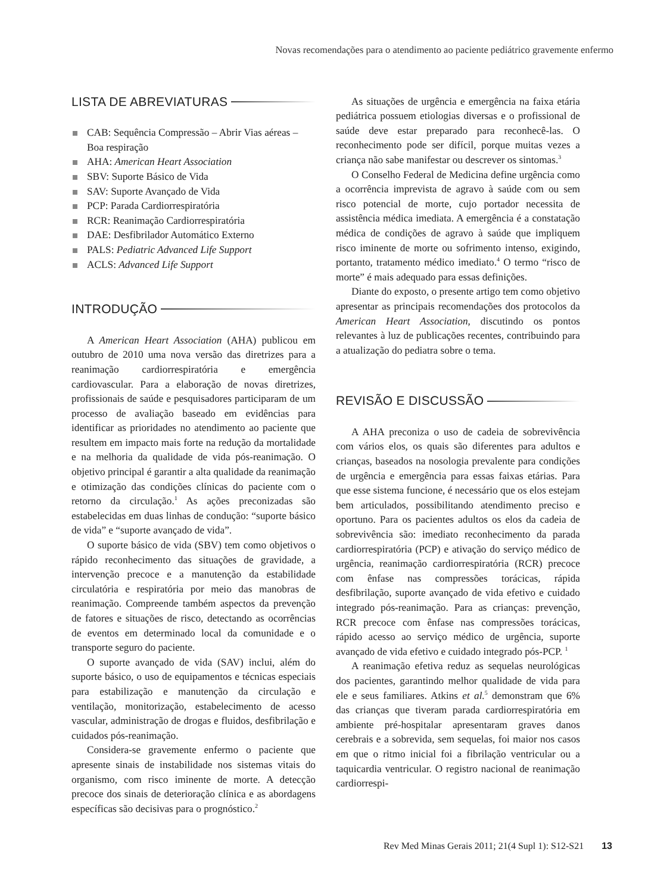Novas recomendações para o atendimento ao paciente pediátrico gravemente enfermo
LISTA DE ABREVIATURAS
CAB: Sequência Compressão – Abrir Vias aéreas – Boa respiração
AHA: American Heart Association
SBV: Suporte Básico de Vida
SAV: Suporte Avançado de Vida
PCP: Parada Cardiorrespiratória
RCR: Reanimação Cardiorrespiratória
DAE: Desfibrilador Automático Externo
PALS: Pediatric Advanced Life Support
ACLS: Advanced Life Support
INTRODUÇÃO
A American Heart Association (AHA) publicou em outubro de 2010 uma nova versão das diretrizes para a reanimação cardiorrespiratória e emergência cardiovascular. Para a elaboração de novas diretrizes, profissionais de saúde e pesquisadores participaram de um processo de avaliação baseado em evidências para identificar as prioridades no atendimento ao paciente que resultem em impacto mais forte na redução da mortalidade e na melhoria da qualidade de vida pós-reanimação. O objetivo principal é garantir a alta qualidade da reanimação e otimização das condições clínicas do paciente com o retorno da circulação.<sup>1</sup> As ações preconizadas são estabelecidas em duas linhas de condução: “suporte básico de vida” e “suporte avançado de vida”.
O suporte básico de vida (SBV) tem como objetivos o rápido reconhecimento das situações de gravidade, a intervenção precoce e a manutenção da estabilidade circulatória e respiratória por meio das manobras de reanimação. Compreende também aspectos da prevenção de fatores e situações de risco, detectando as ocorrências de eventos em determinado local da comunidade e o transporte seguro do paciente.
O suporte avançado de vida (SAV) inclui, além do suporte básico, o uso de equipamentos e técnicas especiais para estabilização e manutenção da circulação e ventilação, monitorização, estabelecimento de acesso vascular, administração de drogas e fluidos, desfibrilação e cuidados pós-reanimação.
Considera-se gravemente enfermo o paciente que apresente sinais de instabilidade nos sistemas vitais do organismo, com risco iminente de morte. A detecção precoce dos sinais de deterioração clínica e as abordagens específicas são decisivas para o prognóstico.<sup>2</sup>
As situações de urgência e emergência na faixa etária pediátrica possuem etiologias diversas e o profissional de saúde deve estar preparado para reconhecê-las. O reconhecimento pode ser difícil, porque muitas vezes a criança não sabe manifestar ou descrever os sintomas.<sup>3</sup>
O Conselho Federal de Medicina define urgência como a ocorrência imprevista de agravo à saúde com ou sem risco potencial de morte, cujo portador necessita de assistência médica imediata. A emergência é a constatação médica de condições de agravo à saúde que impliquem risco iminente de morte ou sofrimento intenso, exigindo, portanto, tratamento médico imediato.<sup>4</sup> O termo “risco de morte” é mais adequado para essas definições.
Diante do exposto, o presente artigo tem como objetivo apresentar as principais recomendações dos protocolos da American Heart Association, discutindo os pontos relevantes à luz de publicações recentes, contribuindo para a atualização do pediatra sobre o tema.
REVISÃO E DISCUSSÃO
A AHA preconiza o uso de cadeia de sobrevivência com vários elos, os quais são diferentes para adultos e crianças, baseados na nosologia prevalente para condições de urgência e emergência para essas faixas etárias. Para que esse sistema funcione, é necessário que os elos estejam bem articulados, possibilitando atendimento preciso e oportuno. Para os pacientes adultos os elos da cadeia de sobrevivência são: imediato reconhecimento da parada cardiorrespiratória (PCP) e ativação do serviço médico de urgência, reanimação cardiorrespiratória (RCR) precoce com ênfase nas compressões torácicas, rápida desfibrilação, suporte avançado de vida efetivo e cuidado integrado pós-reanimação. Para as crianças: prevenção, RCR precoce com ênfase nas compressões torácicas, rápido acesso ao serviço médico de urgência, suporte avançado de vida efetivo e cuidado integrado pós-PCP. <sup>1</sup>
A reanimação efetiva reduz as sequelas neurológicas dos pacientes, garantindo melhor qualidade de vida para ele e seus familiares. Atkins et al.<sup>5</sup> demonstram que 6% das crianças que tiveram parada cardiorrespiratória em ambiente pré-hospitalar apresentaram graves danos cerebrais e a sobrevida, sem sequelas, foi maior nos casos em que o ritmo inicial foi a fibrilação ventricular ou a taquicardia ventricular. O registro nacional de reanimação cardiorrespi-
Rev Med Minas Gerais 2011; 21(4 Supl 1): S12-S21 13